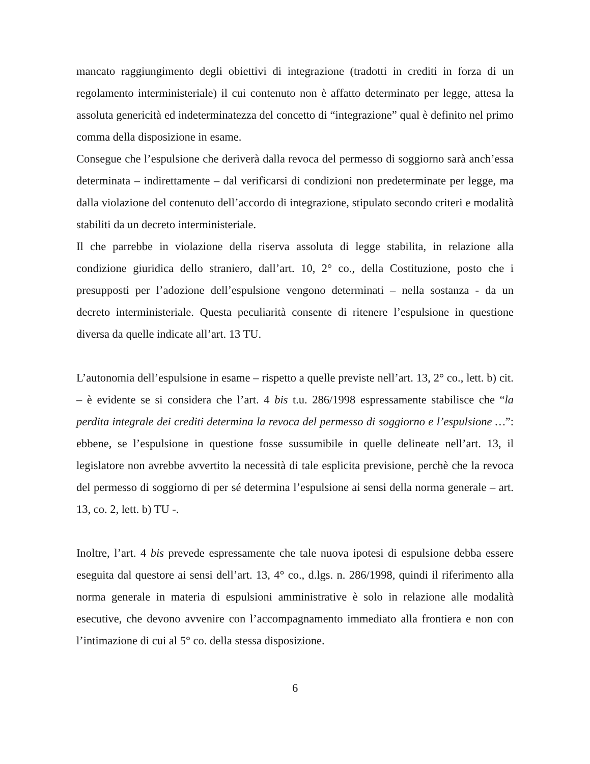mancato raggiungimento degli obiettivi di integrazione (tradotti in crediti in forza di un regolamento interministeriale) il cui contenuto non è affatto determinato per legge, attesa la assoluta genericità ed indeterminatezza del concetto di “integrazione” qual è definito nel primo comma della disposizione in esame.
Consegue che l’espulsione che deriverà dalla revoca del permesso di soggiorno sarà anch’essa determinata – indirettamente – dal verificarsi di condizioni non predeterminate per legge, ma dalla violazione del contenuto dell’accordo di integrazione, stipulato secondo criteri e modalità stabiliti da un decreto interministeriale.
Il che parrebbe in violazione della riserva assoluta di legge stabilita, in relazione alla condizione giuridica dello straniero, dall’art. 10, 2° co., della Costituzione, posto che i presupposti per l’adozione dell’espulsione vengono determinati – nella sostanza - da un decreto interministeriale. Questa peculiarità consente di ritenere l’espulsione in questione diversa da quelle indicate all’art. 13 TU.
L’autonomia dell’espulsione in esame – rispetto a quelle previste nell’art. 13, 2° co., lett. b) cit. – è evidente se si considera che l’art. 4 bis t.u. 286/1998 espressamente stabilisce che “la perdita integrale dei crediti determina la revoca del permesso di soggiorno e l’espulsione …”: ebbene, se l’espulsione in questione fosse sussumibile in quelle delineate nell’art. 13, il legislatore non avrebbe avvertito la necessità di tale esplicita previsione, perchè che la revoca del permesso di soggiorno di per sé determina l’espulsione ai sensi della norma generale – art. 13, co. 2, lett. b) TU -.
Inoltre, l’art. 4 bis prevede espressamente che tale nuova ipotesi di espulsione debba essere eseguita dal questore ai sensi dell’art. 13, 4° co., d.lgs. n. 286/1998, quindi il riferimento alla norma generale in materia di espulsioni amministrative è solo in relazione alle modalità esecutive, che devono avvenire con l’accompagnamento immediato alla frontiera e non con l’intimazione di cui al 5° co. della stessa disposizione.
6